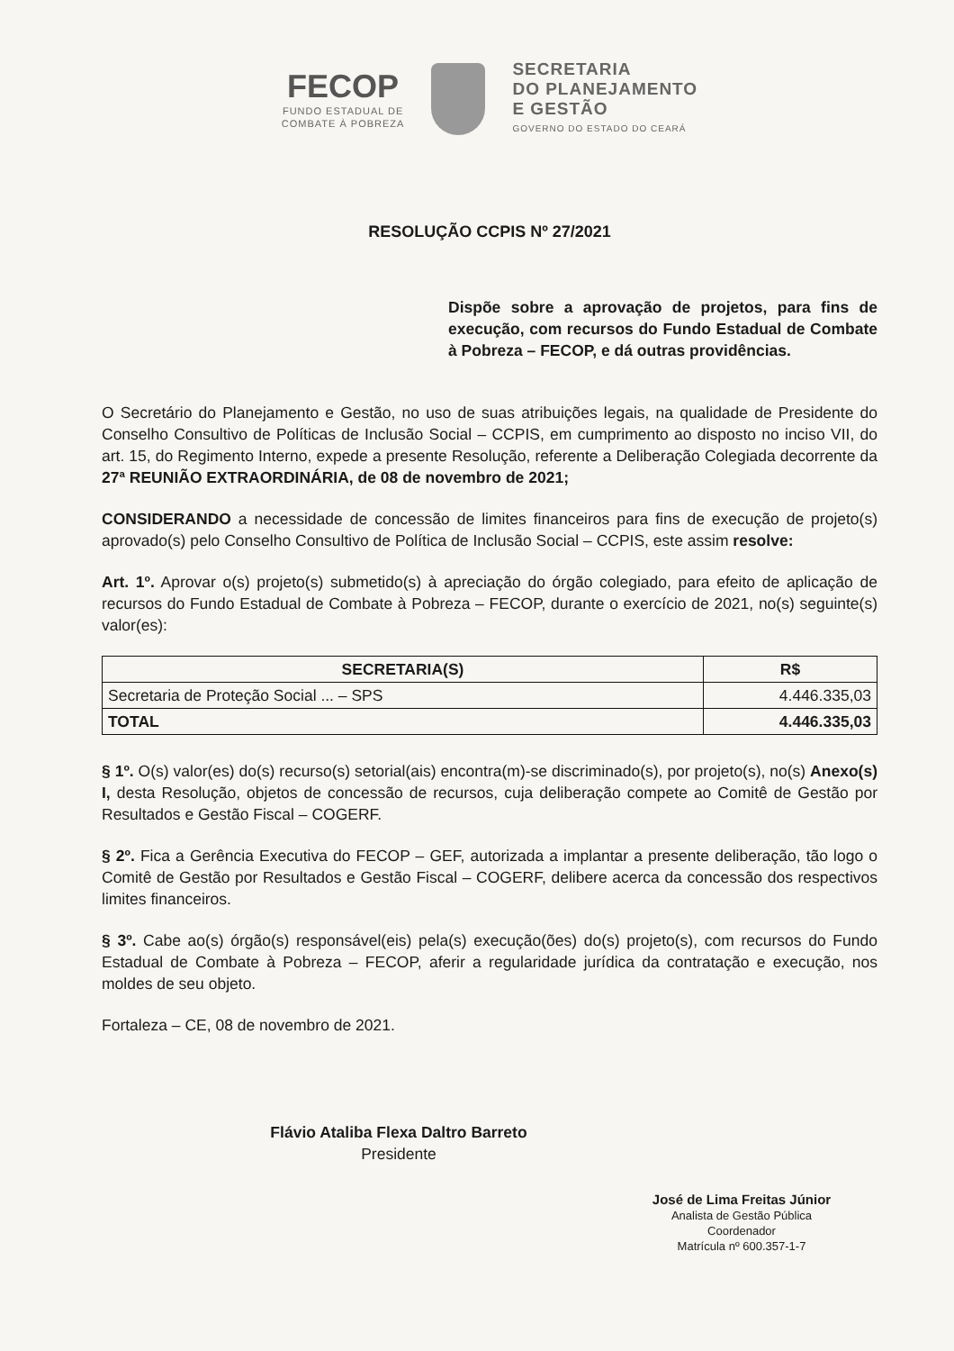FECOP
FUNDO ESTADUAL DE
COMBATE À POBREZA
SECRETARIA
DO PLANEJAMENTO
E GESTÃO
GOVERNO DO ESTADO DO CEARÁ
RESOLUÇÃO CCPIS Nº 27/2021
Dispõe sobre a aprovação de projetos, para fins de execução, com recursos do Fundo Estadual de Combate à Pobreza – FECOP, e dá outras providências.
O Secretário do Planejamento e Gestão, no uso de suas atribuições legais, na qualidade de Presidente do Conselho Consultivo de Políticas de Inclusão Social – CCPIS, em cumprimento ao disposto no inciso VII, do art. 15, do Regimento Interno, expede a presente Resolução, referente a Deliberação Colegiada decorrente da 27ª REUNIÃO EXTRAORDINÁRIA, de 08 de novembro de 2021;
CONSIDERANDO a necessidade de concessão de limites financeiros para fins de execução de projeto(s) aprovado(s) pelo Conselho Consultivo de Política de Inclusão Social – CCPIS, este assim resolve:
Art. 1º. Aprovar o(s) projeto(s) submetido(s) à apreciação do órgão colegiado, para efeito de aplicação de recursos do Fundo Estadual de Combate à Pobreza – FECOP, durante o exercício de 2021, no(s) seguinte(s) valor(es):
| SECRETARIA(S) | R$ |
| --- | --- |
| Secretaria de Proteção Social ... – SPS | 4.446.335,03 |
| TOTAL | 4.446.335,03 |
§ 1º. O(s) valor(es) do(s) recurso(s) setorial(ais) encontra(m)-se discriminado(s), por projeto(s), no(s) Anexo(s) I, desta Resolução, objetos de concessão de recursos, cuja deliberação compete ao Comitê de Gestão por Resultados e Gestão Fiscal – COGERF.
§ 2º. Fica a Gerência Executiva do FECOP – GEF, autorizada a implantar a presente deliberação, tão logo o Comitê de Gestão por Resultados e Gestão Fiscal – COGERF, delibere acerca da concessão dos respectivos limites financeiros.
§ 3º. Cabe ao(s) órgão(s) responsável(eis) pela(s) execução(ões) do(s) projeto(s), com recursos do Fundo Estadual de Combate à Pobreza – FECOP, aferir a regularidade jurídica da contratação e execução, nos moldes de seu objeto.
Fortaleza – CE, 08 de novembro de 2021.
Flávio Ataliba Flexa Daltro Barreto
Presidente
José de Lima Freitas Júnior
Analista de Gestão Pública
Coordenador
Matrícula nº 600.357-1-7